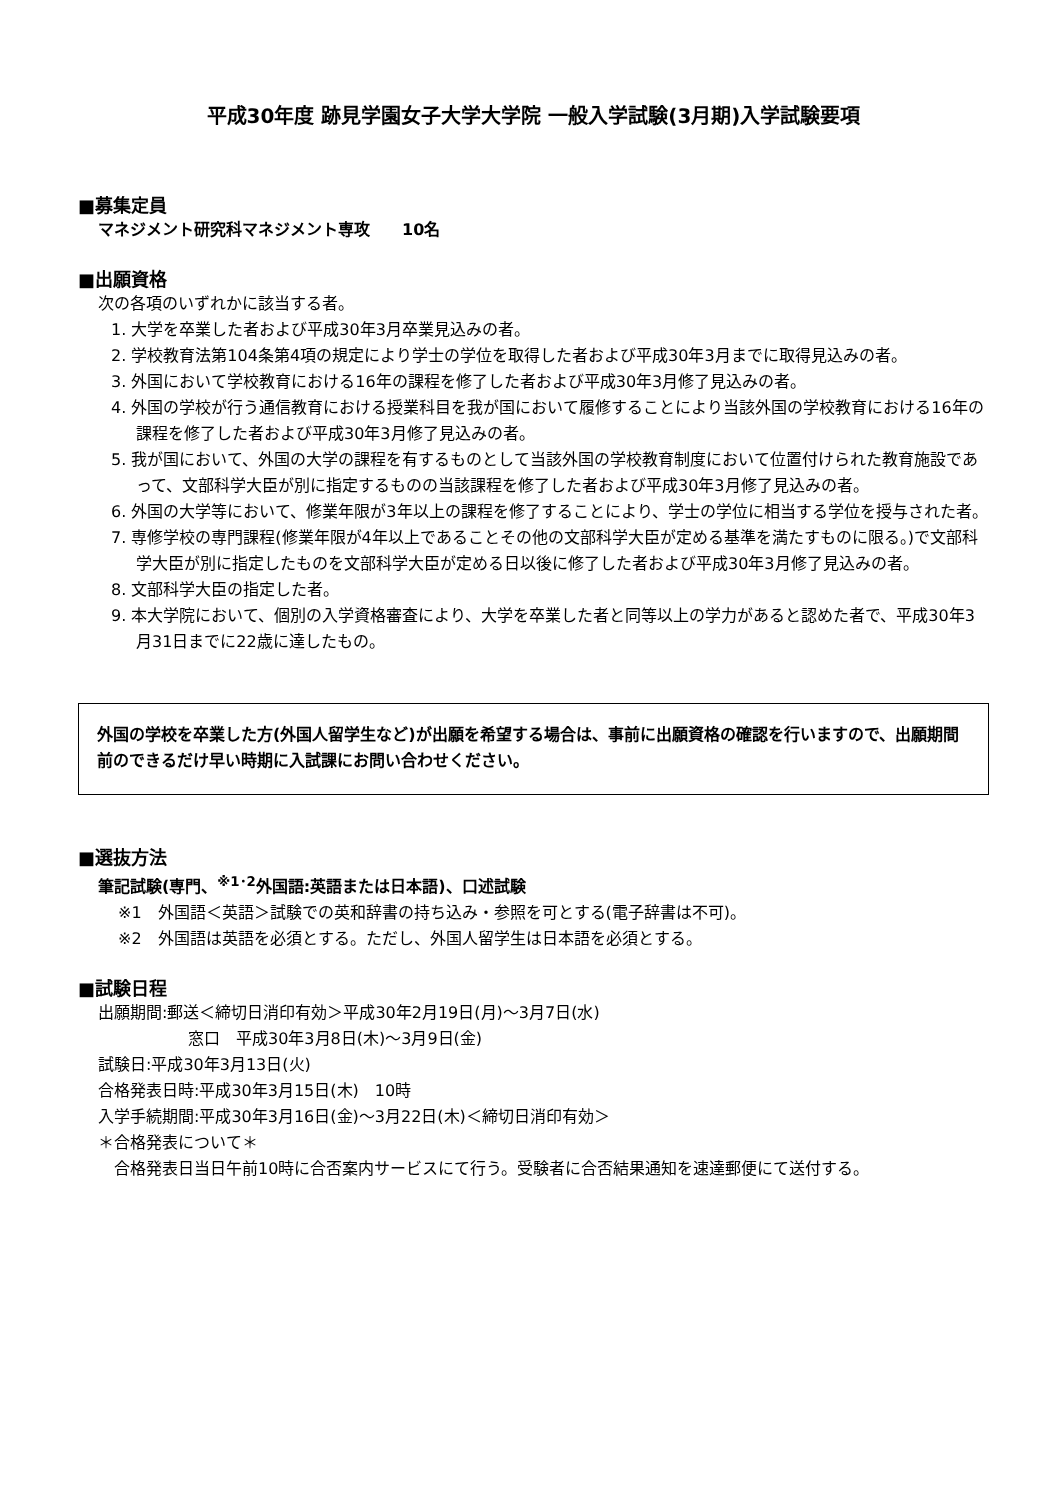平成30年度 跡見学園女子大学大学院 一般入学試験(3月期)入学試験要項
■募集定員
マネジメント研究科マネジメント専攻　　10名
■出願資格
次の各項のいずれかに該当する者。
1. 大学を卒業した者および平成30年3月卒業見込みの者。
2. 学校教育法第104条第4項の規定により学士の学位を取得した者および平成30年3月までに取得見込みの者。
3. 外国において学校教育における16年の課程を修了した者および平成30年3月修了見込みの者。
4. 外国の学校が行う通信教育における授業科目を我が国において履修することにより当該外国の学校教育における16年の課程を修了した者および平成30年3月修了見込みの者。
5. 我が国において、外国の大学の課程を有するものとして当該外国の学校教育制度において位置付けられた教育施設であって、文部科学大臣が別に指定するものの当該課程を修了した者および平成30年3月修了見込みの者。
6. 外国の大学等において、修業年限が3年以上の課程を修了することにより、学士の学位に相当する学位を授与された者。
7. 専修学校の専門課程(修業年限が4年以上であることその他の文部科学大臣が定める基準を満たすものに限る。)で文部科学大臣が別に指定したものを文部科学大臣が定める日以後に修了した者および平成30年3月修了見込みの者。
8. 文部科学大臣の指定した者。
9. 本大学院において、個別の入学資格審査により、大学を卒業した者と同等以上の学力があると認めた者で、平成30年3月31日までに22歳に達したもの。
外国の学校を卒業した方(外国人留学生など)が出願を希望する場合は、事前に出願資格の確認を行いますので、出願期間前のできるだけ早い時期に入試課にお問い合わせください。
■選抜方法
筆記試験(専門、<sup>※1･2</sup>外国語:英語または日本語)、口述試験
※1　外国語＜英語＞試験での英和辞書の持ち込み・参照を可とする(電子辞書は不可)。
※2　外国語は英語を必須とする。ただし、外国人留学生は日本語を必須とする。
■試験日程
出願期間:郵送＜締切日消印有効＞平成30年2月19日(月)～3月7日(水)
窓口　平成30年3月8日(木)～3月9日(金)
試験日:平成30年3月13日(火)
合格発表日時:平成30年3月15日(木)　10時
入学手続期間:平成30年3月16日(金)～3月22日(木)＜締切日消印有効＞
＊合格発表について＊
合格発表日当日午前10時に合否案内サービスにて行う。受験者に合否結果通知を速達郵便にて送付する。